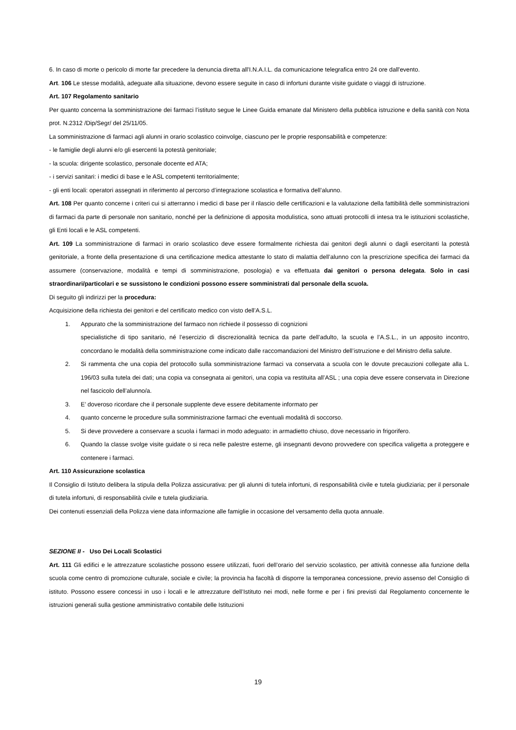6. In caso di morte o pericolo di morte far precedere la denuncia diretta all'I.N.A.I.L. da comunicazione telegrafica entro 24 ore dall'evento.
Art. 106 Le stesse modalità, adeguate alla situazione, devono essere seguite in caso di infortuni durante visite guidate o viaggi di istruzione.
Art. 107 Regolamento sanitario
Per quanto concerna la somministrazione dei farmaci l’istituto segue le Linee Guida emanate dal Ministero della pubblica istruzione e della sanità con Nota prot. N.2312 /Dip/Segr/ del 25/11/05.
La somministrazione di farmaci agli alunni in orario scolastico coinvolge, ciascuno per le proprie responsabilità e competenze:
- le famiglie degli alunni e/o gli esercenti la potestà genitoriale;
- la scuola: dirigente scolastico, personale docente ed ATA;
- i servizi sanitari: i medici di base e le ASL competenti territorialmente;
- gli enti locali: operatori assegnati in riferimento al percorso d’integrazione scolastica e formativa dell’alunno.
Art. 108 Per quanto concerne i criteri cui si atterranno i medici di base per il rilascio delle certificazioni e la valutazione della fattibilità delle somministrazioni di farmaci da parte di personale non sanitario, nonché per la definizione di apposita modulistica, sono attuati protocolli di intesa tra le istituzioni scolastiche, gli Enti locali e le ASL competenti.
Art. 109 La somministrazione di farmaci in orario scolastico deve essere formalmente richiesta dai genitori degli alunni o dagli esercitanti la potestà genitoriale, a fronte della presentazione di una certificazione medica attestante lo stato di malattia dell’alunno con la prescrizione specifica dei farmaci da assumere (conservazione, modalità e tempi di somministrazione, posologia) e va effettuata dai genitori o persona delegata. Solo in casi straordinari/particolari e se sussistono le condizioni possono essere somministrati dal personale della scuola.
Di seguito gli indirizzi per la procedura:
Acquisizione della richiesta dei genitori e del certificato medico con visto dell’A.S.L.
1. Appurato che la somministrazione del farmaco non richiede il possesso di cognizioni
specialistiche di tipo sanitario, né l’esercizio di discrezionalità tecnica da parte dell’adulto, la scuola e l’A.S.L., in un apposito incontro, concordano le modalità della somministrazione come indicato dalle raccomandazioni del Ministro dell’istruzione e del Ministro della salute.
2. Si rammenta che una copia del protocollo sulla somministrazione farmaci va conservata a scuola con le dovute precauzioni collegate alla L. 196/03 sulla tutela dei dati; una copia va consegnata ai genitori, una copia va restituita all’ASL ; una copia deve essere conservata in Direzione nel fascicolo dell’alunno/a.
3. E’ doveroso ricordare che il personale supplente deve essere debitamente informato per
4. quanto concerne le procedure sulla somministrazione farmaci che eventuali modalità di soccorso.
5. Si deve provvedere a conservare a scuola i farmaci in modo adeguato: in armadietto chiuso, dove necessario in frigorifero.
6. Quando la classe svolge visite guidate o si reca nelle palestre esterne, gli insegnanti devono provvedere con specifica valigetta a proteggere e contenere i farmaci.
Art. 110 Assicurazione scolastica
Il Consiglio di Istituto delibera la stipula della Polizza assicurativa: per gli alunni di tutela infortuni, di responsabilità civile e tutela giudiziaria; per il personale di tutela infortuni, di responsabilità civile e tutela giudiziaria.
Dei contenuti essenziali della Polizza viene data informazione alle famiglie in occasione del versamento della quota annuale.
SEZIONE II - Uso Dei Locali Scolastici
Art. 111 Gli edifici e le attrezzature scolastiche possono essere utilizzati, fuori dell’orario del servizio scolastico, per attività connesse alla funzione della scuola come centro di promozione culturale, sociale e civile; la provincia ha facoltà di disporre la temporanea concessione, previo assenso del Consiglio di istituto. Possono essere concessi in uso i locali e le attrezzature dell’Istituto nei modi, nelle forme e per i fini previsti dal Regolamento concernente le istruzioni generali sulla gestione amministrativo contabile delle Istituzioni
19